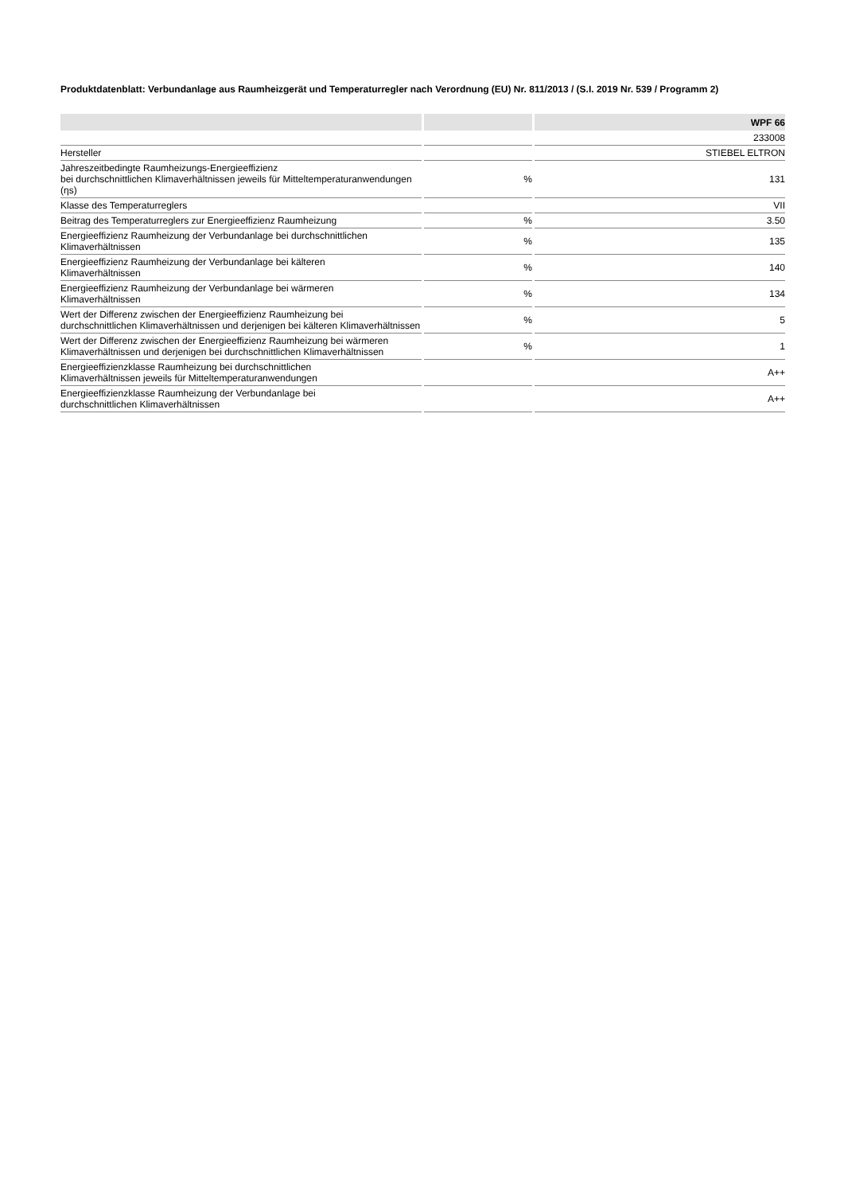Produktdatenblatt: Verbundanlage aus Raumheizgerät und Temperaturregler nach Verordnung (EU) Nr. 811/2013 / (S.I. 2019 Nr. 539 / Programm 2)
| | | WPF 66 |
| --- | --- | --- |
| | | 233008 |
| Hersteller | | STIEBEL ELTRON |
| Jahreszeitbedingte Raumheizungs-Energieeffizienz bei durchschnittlichen Klimaverhältnissen jeweils für Mitteltemperaturanwendungen (ηs) | % | 131 |
| Klasse des Temperaturreglers | | VII |
| Beitrag des Temperaturreglers zur Energieeffizienz Raumheizung | % | 3.50 |
| Energieeffizienz Raumheizung der Verbundanlage bei durchschnittlichen Klimaverhältnissen | % | 135 |
| Energieeffizienz Raumheizung der Verbundanlage bei kälteren Klimaverhältnissen | % | 140 |
| Energieeffizienz Raumheizung der Verbundanlage bei wärmeren Klimaverhältnissen | % | 134 |
| Wert der Differenz zwischen der Energieeffizienz Raumheizung bei durchschnittlichen Klimaverhältnissen und derjenigen bei kälteren Klimaverhältnissen | % | 5 |
| Wert der Differenz zwischen der Energieeffizienz Raumheizung bei wärmeren Klimaverhältnissen und derjenigen bei durchschnittlichen Klimaverhältnissen | % | 1 |
| Energieeffizienzklasse Raumheizung bei durchschnittlichen Klimaverhältnissen jeweils für Mitteltemperaturanwendungen | | A++ |
| Energieeffizienzklasse Raumheizung der Verbundanlage bei durchschnittlichen Klimaverhältnissen | | A++ |